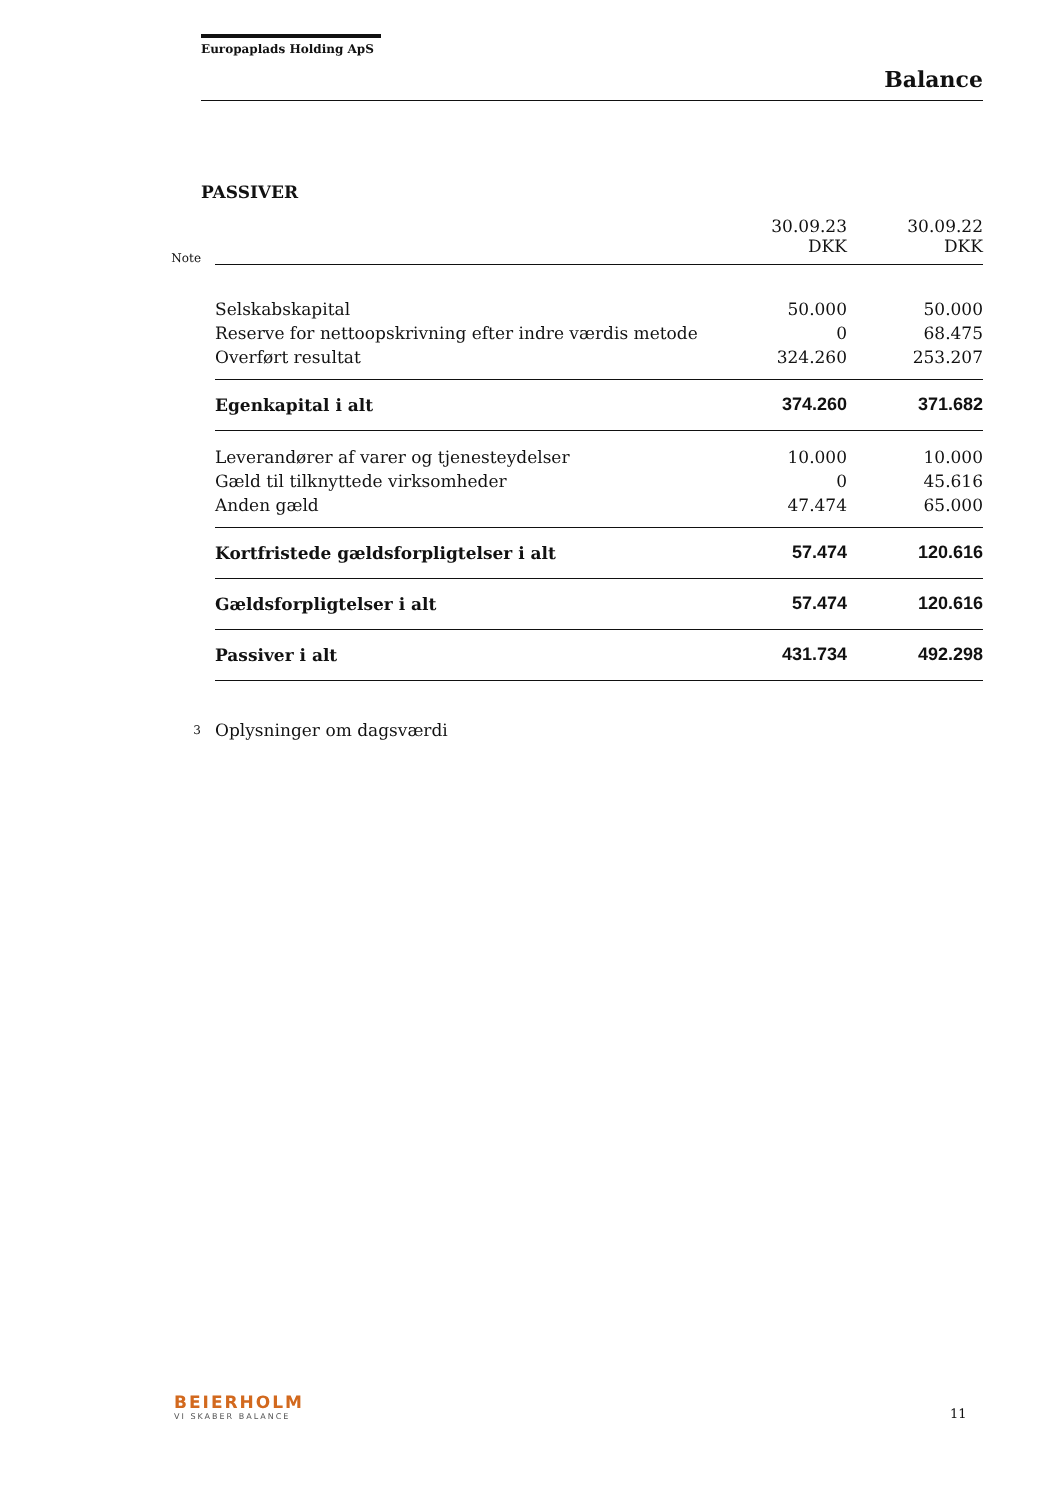Europaplads Holding ApS
Balance
PASSIVER
| Note | | 30.09.23 DKK | 30.09.22 DKK |
| | Selskabskapital | 50.000 | 50.000 |
| | Reserve for nettoopskrivning efter indre værdis metode | 0 | 68.475 |
| | Overført resultat | 324.260 | 253.207 |
| | Egenkapital i alt | 374.260 | 371.682 |
| | Leverandører af varer og tjenesteydelser | 10.000 | 10.000 |
| | Gæld til tilknyttede virksomheder | 0 | 45.616 |
| | Anden gæld | 47.474 | 65.000 |
| | Kortfristede gældsforpligtelser i alt | 57.474 | 120.616 |
| | Gældsforpligtelser i alt | 57.474 | 120.616 |
| | Passiver i alt | 431.734 | 492.298 |
| 3 | Oplysninger om dagsværdi | | |
BEIERHOLM
VI SKABER BALANCE
11